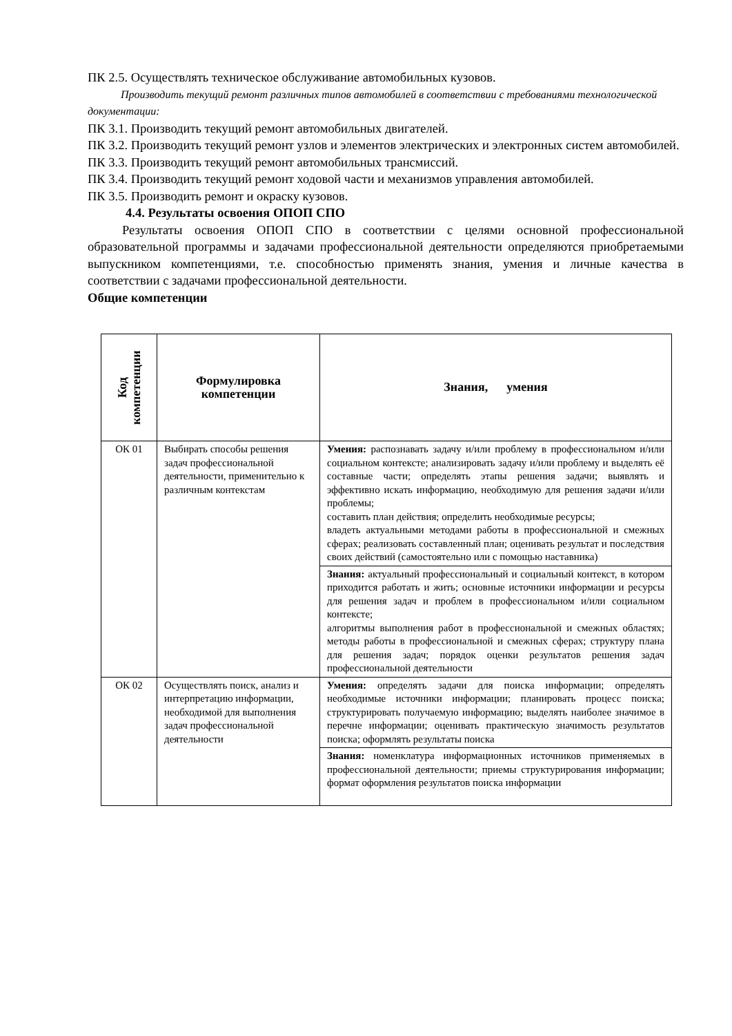ПК 2.5. Осуществлять техническое обслуживание автомобильных кузовов.
Производить текущий ремонт различных типов автомобилей в соответствии с требованиями технологической документации:
ПК 3.1. Производить текущий ремонт автомобильных двигателей.
ПК 3.2. Производить текущий ремонт узлов и элементов электрических и электронных систем автомобилей.
ПК 3.3. Производить текущий ремонт автомобильных трансмиссий.
ПК 3.4. Производить текущий ремонт ходовой части и механизмов управления автомобилей.
ПК 3.5. Производить ремонт и окраску кузовов.
4.4. Результаты освоения ОПОП СПО
Результаты освоения ОПОП СПО в соответствии с целями основной профессиональной образовательной программы и задачами профессиональной деятельности определяются приобретаемыми выпускником компетенциями, т.е. способностью применять знания, умения и личные качества в соответствии с задачами профессиональной деятельности.
Общие компетенции
| Код компетенции | Формулировка компетенции | Знания, умения |
| --- | --- | --- |
| ОК 01 | Выбирать способы решения задач профессиональной деятельности, применительно к различным контекстам | Умения: распознавать задачу и/или проблему в профессиональном и/или социальном контексте; анализировать задачу и/или проблему и выделять её составные части; определять этапы решения задачи; выявлять и эффективно искать информацию, необходимую для решения задачи и/или проблемы; составить план действия; определить необходимые ресурсы; владеть актуальными методами работы в профессиональной и смежных сферах; реализовать составленный план; оценивать результат и последствия своих действий (самостоятельно или с помощью наставника) |
| | | Знания: актуальный профессиональный и социальный контекст, в котором приходится работать и жить; основные источники информации и ресурсы для решения задач и проблем в профессиональном и/или социальном контексте; алгоритмы выполнения работ в профессиональной и смежных областях; методы работы в профессиональной и смежных сферах; структуру плана для решения задач; порядок оценки результатов решения задач профессиональной деятельности |
| ОК 02 | Осуществлять поиск, анализ и интерпретацию информации, необходимой для выполнения задач профессиональной деятельности | Умения: определять задачи для поиска информации; определять необходимые источники информации; планировать процесс поиска; структурировать получаемую информацию; выделять наиболее значимое в перечне информации; оценивать практическую значимость результатов поиска; оформлять результаты поиска |
| | | Знания: номенклатура информационных источников применяемых в профессиональной деятельности; приемы структурирования информации; формат оформления результатов поиска информации |